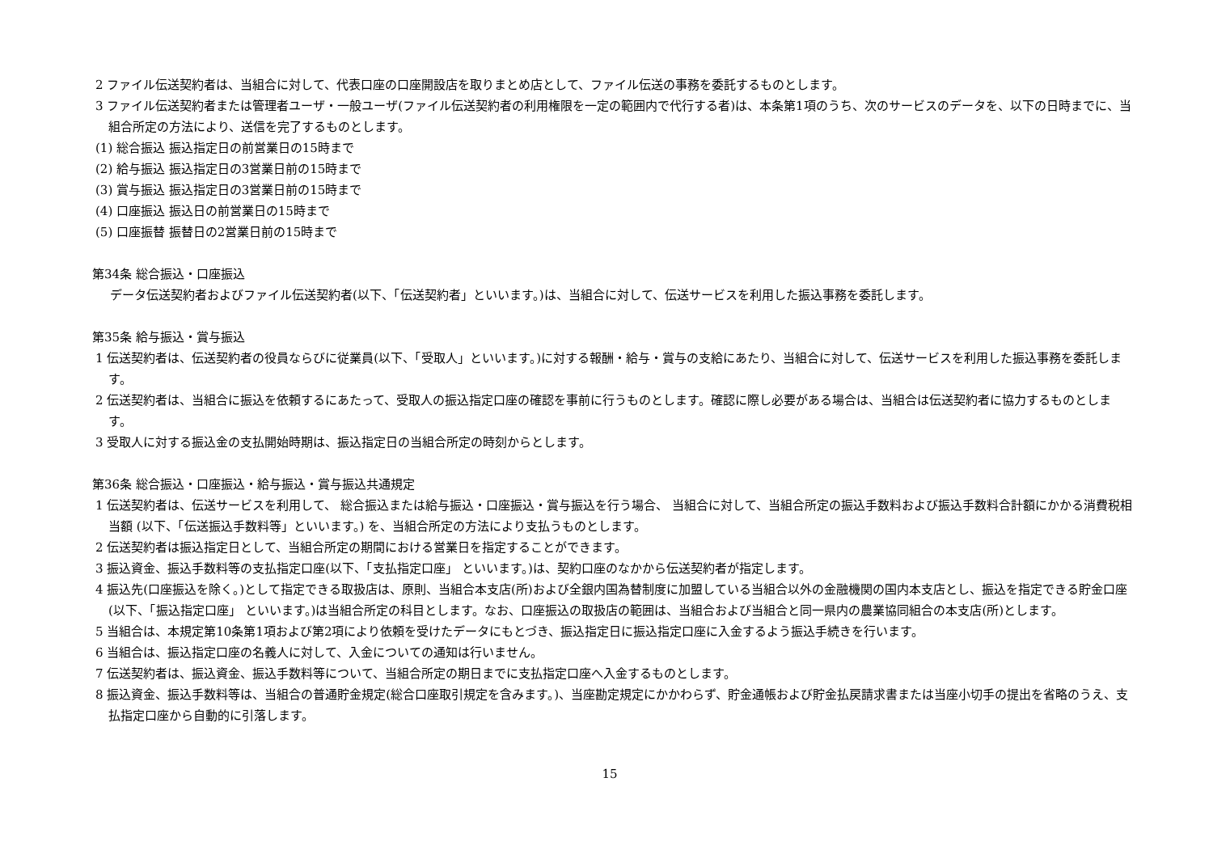2 ファイル伝送契約者は、当組合に対して、代表口座の口座開設店を取りまとめ店として、ファイル伝送の事務を委託するものとします。
3 ファイル伝送契約者または管理者ユーザ・一般ユーザ(ファイル伝送契約者の利用権限を一定の範囲内で代行する者)は、本条第1項のうち、次のサービスのデータを、以下の日時までに、当組合所定の方法により、送信を完了するものとします。
(1) 総合振込 振込指定日の前営業日の15時まで
(2) 給与振込 振込指定日の3営業日前の15時まで
(3) 賞与振込 振込指定日の3営業日前の15時まで
(4) 口座振込 振込日の前営業日の15時まで
(5) 口座振替 振替日の2営業日前の15時まで
第34条 総合振込・口座振込
データ伝送契約者およびファイル伝送契約者(以下、「伝送契約者」といいます。)は、当組合に対して、伝送サービスを利用した振込事務を委託します。
第35条 給与振込・賞与振込
1 伝送契約者は、伝送契約者の役員ならびに従業員(以下、「受取人」といいます。)に対する報酬・給与・賞与の支給にあたり、当組合に対して、伝送サービスを利用した振込事務を委託します。
2 伝送契約者は、当組合に振込を依頼するにあたって、受取人の振込指定口座の確認を事前に行うものとします。確認に際し必要がある場合は、当組合は伝送契約者に協力するものとします。
3 受取人に対する振込金の支払開始時期は、振込指定日の当組合所定の時刻からとします。
第36条 総合振込・口座振込・給与振込・賞与振込共通規定
1 伝送契約者は、伝送サービスを利用して、 総合振込または給与振込・口座振込・賞与振込を行う場合、 当組合に対して、当組合所定の振込手数料および振込手数料合計額にかかる消費税相当額 (以下、「伝送振込手数料等」といいます。) を、当組合所定の方法により支払うものとします。
2 伝送契約者は振込指定日として、当組合所定の期間における営業日を指定することができます。
3 振込資金、振込手数料等の支払指定口座(以下、「支払指定口座」 といいます。)は、契約口座のなかから伝送契約者が指定します。
4 振込先(口座振込を除く。)として指定できる取扱店は、原則、当組合本支店(所)および全銀内国為替制度に加盟している当組合以外の金融機関の国内本支店とし、振込を指定できる貯金口座(以下、「振込指定口座」 といいます。)は当組合所定の科目とします。なお、口座振込の取扱店の範囲は、当組合および当組合と同一県内の農業協同組合の本支店(所)とします。
5 当組合は、本規定第10条第1項および第2項により依頼を受けたデータにもとづき、振込指定日に振込指定口座に入金するよう振込手続きを行います。
6 当組合は、振込指定口座の名義人に対して、入金についての通知は行いません。
7 伝送契約者は、振込資金、振込手数料等について、当組合所定の期日までに支払指定口座へ入金するものとします。
8 振込資金、振込手数料等は、当組合の普通貯金規定(総合口座取引規定を含みます。)、当座勘定規定にかかわらず、貯金通帳および貯金払戻請求書または当座小切手の提出を省略のうえ、支払指定口座から自動的に引落します。
15